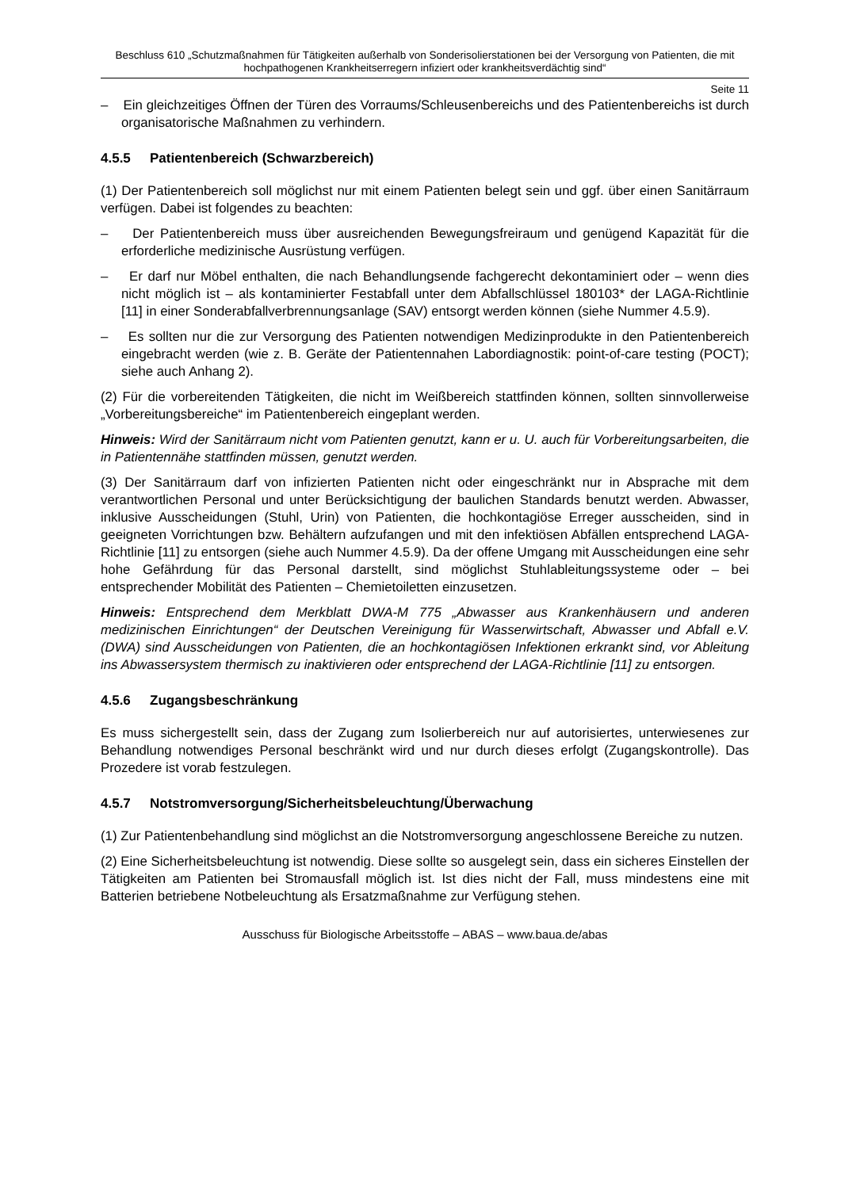Beschluss 610 „Schutzmaßnahmen für Tätigkeiten außerhalb von Sonderisolierstationen bei der Versorgung von Patienten, die mit hochpathogenen Krankheitserregern infiziert oder krankheitsverdächtig sind“
Seite 11
– Ein gleichzeitiges Öffnen der Türen des Vorraums/Schleusenbereichs und des Patientenbereichs ist durch organisatorische Maßnahmen zu verhindern.
4.5.5 Patientenbereich (Schwarzbereich)
(1) Der Patientenbereich soll möglichst nur mit einem Patienten belegt sein und ggf. über einen Sanitärraum verfügen. Dabei ist folgendes zu beachten:
– Der Patientenbereich muss über ausreichenden Bewegungsfreiraum und genügend Kapazität für die erforderliche medizinische Ausrüstung verfügen.
– Er darf nur Möbel enthalten, die nach Behandlungsende fachgerecht dekontaminiert oder – wenn dies nicht möglich ist – als kontaminierter Festabfall unter dem Abfallschlüssel 180103* der LAGA-Richtlinie [11] in einer Sonderabfallverbrennungsanlage (SAV) entsorgt werden können (siehe Nummer 4.5.9).
– Es sollten nur die zur Versorgung des Patienten notwendigen Medizinprodukte in den Patientenbereich eingebracht werden (wie z. B. Geräte der Patientennahen Labordiagnostik: point-of-care testing (POCT); siehe auch Anhang 2).
(2) Für die vorbereitenden Tätigkeiten, die nicht im Weißbereich stattfinden können, sollten sinnvollerweise „Vorbereitungsbereiche“ im Patientenbereich eingeplant werden.
Hinweis: Wird der Sanitärraum nicht vom Patienten genutzt, kann er u. U. auch für Vorbereitungsarbeiten, die in Patientennähe stattfinden müssen, genutzt werden.
(3) Der Sanitärraum darf von infizierten Patienten nicht oder eingeschränkt nur in Absprache mit dem verantwortlichen Personal und unter Berücksichtigung der baulichen Standards benutzt werden. Abwasser, inklusive Ausscheidungen (Stuhl, Urin) von Patienten, die hochkontagiöse Erreger ausscheiden, sind in geeigneten Vorrichtungen bzw. Behältern aufzufangen und mit den infektiösen Abfällen entsprechend LAGA-Richtlinie [11] zu entsorgen (siehe auch Nummer 4.5.9). Da der offene Umgang mit Ausscheidungen eine sehr hohe Gefährdung für das Personal darstellt, sind möglichst Stuhlableitungssysteme oder – bei entsprechender Mobilität des Patienten – Chemietoiletten einzusetzen.
Hinweis: Entsprechend dem Merkblatt DWA-M 775 „Abwasser aus Krankenhäusern und anderen medizinischen Einrichtungen“ der Deutschen Vereinigung für Wasserwirtschaft, Abwasser und Abfall e.V. (DWA) sind Ausscheidungen von Patienten, die an hochkontagiösen Infektionen erkrankt sind, vor Ableitung ins Abwassersystem thermisch zu inaktivieren oder entsprechend der LAGA-Richtlinie [11] zu entsorgen.
4.5.6 Zugangsbeschränkung
Es muss sichergestellt sein, dass der Zugang zum Isolierbereich nur auf autorisiertes, unterwiesenes zur Behandlung notwendiges Personal beschränkt wird und nur durch dieses erfolgt (Zugangskontrolle). Das Prozedere ist vorab festzulegen.
4.5.7 Notstromversorgung/Sicherheitsbeleuchtung/Überwachung
(1) Zur Patientenbehandlung sind möglichst an die Notstromversorgung angeschlossene Bereiche zu nutzen.
(2) Eine Sicherheitsbeleuchtung ist notwendig. Diese sollte so ausgelegt sein, dass ein sicheres Einstellen der Tätigkeiten am Patienten bei Stromausfall möglich ist. Ist dies nicht der Fall, muss mindestens eine mit Batterien betriebene Notbeleuchtung als Ersatzmaßnahme zur Verfügung stehen.
Ausschuss für Biologische Arbeitsstoffe – ABAS – www.baua.de/abas